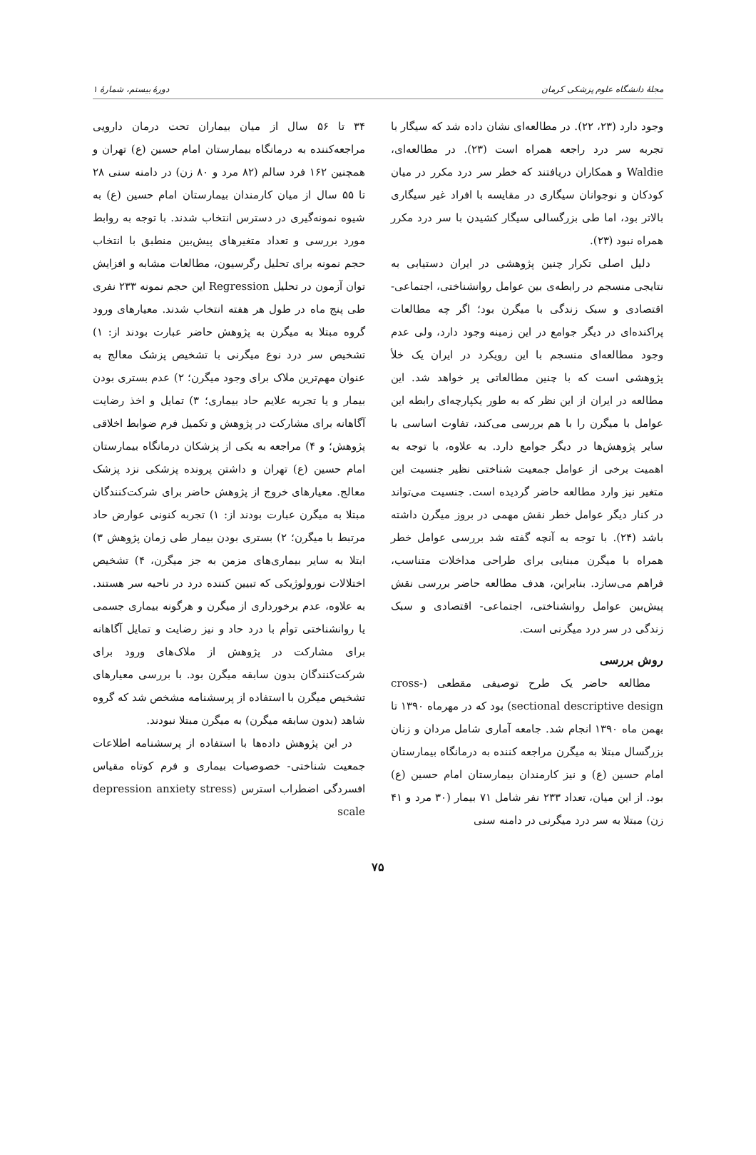مجلهٔ دانشگاه علوم پزشکی کرمان دورهٔ بیستم، شمارهٔ ۱
وجود دارد (۲۳، ۲۲). در مطالعه‌ای نشان داده شد که سیگار با تجربه سر درد راجعه همراه است (۲۳). در مطالعه‌ای، Waldie و همکاران دریافتند که خطر سر درد مکرر در میان کودکان و نوجوانان سیگاری در مقایسه با افراد غیر سیگاری بالاتر بود، اما طی بزرگسالی سیگار کشیدن با سر درد مکرر همراه نبود (۲۳).
دلیل اصلی تکرار چنین پژوهشی در ایران دستیابی به نتایجی منسجم در رابطه‌ی بین عوامل روانشناختی، اجتماعی- اقتصادی و سبک زندگی با میگرن بود؛ اگر چه مطالعات پراکنده‌ای در دیگر جوامع در این زمینه وجود دارد، ولی عدم وجود مطالعه‌ای منسجم با این رویکرد در ایران یک خلأ پژوهشی است که با چنین مطالعاتی پر خواهد شد. این مطالعه در ایران از این نظر که به طور یکپارچه‌ای رابطه این عوامل با میگرن را با هم بررسی می‌کند، تفاوت اساسی با سایر پژوهش‌ها در دیگر جوامع دارد. به علاوه، با توجه به اهمیت برخی از عوامل جمعیت شناختی نظیر جنسیت این متغیر نیز وارد مطالعه حاضر گردیده است. جنسیت می‌تواند در کنار دیگر عوامل خطر نقش مهمی در بروز میگرن داشته باشد (۲۴). با توجه به آنچه گفته شد بررسی عوامل خطر همراه با میگرن مبنایی برای طراحی مداخلات متناسب، فراهم می‌سازد. بنابراین، هدف مطالعه حاضر بررسی نقش پیش‌بین عوامل روانشناختی، اجتماعی- اقتصادی و سبک زندگی در سر درد میگرنی است.
روش بررسی
مطالعه حاضر یک طرح توصیفی مقطعی (cross-sectional descriptive design) بود که در مهرماه ۱۳۹۰ تا بهمن ماه ۱۳۹۰ انجام شد. جامعه آماری شامل مردان و زنان بزرگسال مبتلا به میگرن مراجعه کننده به درمانگاه بیمارستان امام حسین (ع) و نیز کارمندان بیمارستان امام حسین (ع) بود. از این میان، تعداد ۲۳۳ نفر شامل ۷۱ بیمار (۳۰ مرد و ۴۱ زن) مبتلا به سر درد میگرنی در دامنه سنی
۳۴ تا ۵۶ سال از میان بیماران تحت درمان دارویی مراجعه‌کننده به درمانگاه بیمارستان امام حسین (ع) تهران و همچنین ۱۶۲ فرد سالم (۸۲ مرد و ۸۰ زن) در دامنه سنی ۲۸ تا ۵۵ سال از میان کارمندان بیمارستان امام حسین (ع) به شیوه نمونه‌گیری در دسترس انتخاب شدند. با توجه به روابط مورد بررسی و تعداد متغیرهای پیش‌بین منطبق با انتخاب حجم نمونه برای تحلیل رگرسیون، مطالعات مشابه و افزایش توان آزمون در تحلیل Regression این حجم نمونه ۲۳۳ نفری طی پنج ماه در طول هر هفته انتخاب شدند. معیارهای ورود گروه مبتلا به میگرن به پژوهش حاضر عبارت بودند از: ۱) تشخیص سر درد نوع میگرنی با تشخیص پزشک معالج به عنوان مهم‌ترین ملاک برای وجود میگرن؛ ۲) عدم بستری بودن بیمار و یا تجربه علایم حاد بیماری؛ ۳) تمایل و اخذ رضایت آگاهانه برای مشارکت در پژوهش و تکمیل فرم ضوابط اخلاقی پژوهش؛ و ۴) مراجعه به یکی از پزشکان درمانگاه بیمارستان امام حسین (ع) تهران و داشتن پرونده پزشکی نزد پزشک معالج. معیارهای خروج از پژوهش حاضر برای شرکت‌کنندگان مبتلا به میگرن عبارت بودند از: ۱) تجربه کنونی عوارض حاد مرتبط با میگرن؛ ۲) بستری بودن بیمار طی زمان پژوهش ۳) ابتلا به سایر بیماری‌های مزمن به جز میگرن، ۴) تشخیص اختلالات نورولوژیکی که تبیین کننده درد در ناحیه سر هستند. به علاوه، عدم برخورداری از میگرن و هرگونه بیماری جسمی یا روانشناختی توأم با درد حاد و نیز رضایت و تمایل آگاهانه برای مشارکت در پژوهش از ملاک‌های ورود برای شرکت‌کنندگان بدون سابقه میگرن بود. با بررسی معیارهای تشخیص میگرن با استفاده از پرسشنامه مشخص شد که گروه شاهد (بدون سابقه میگرن) به میگرن مبتلا نبودند.
در این پژوهش داده‌ها با استفاده از پرسشنامه اطلاعات جمعیت شناختی- خصوصیات بیماری و فرم کوتاه مقیاس افسردگی اضطراب استرس (depression anxiety stress scale
۷۵